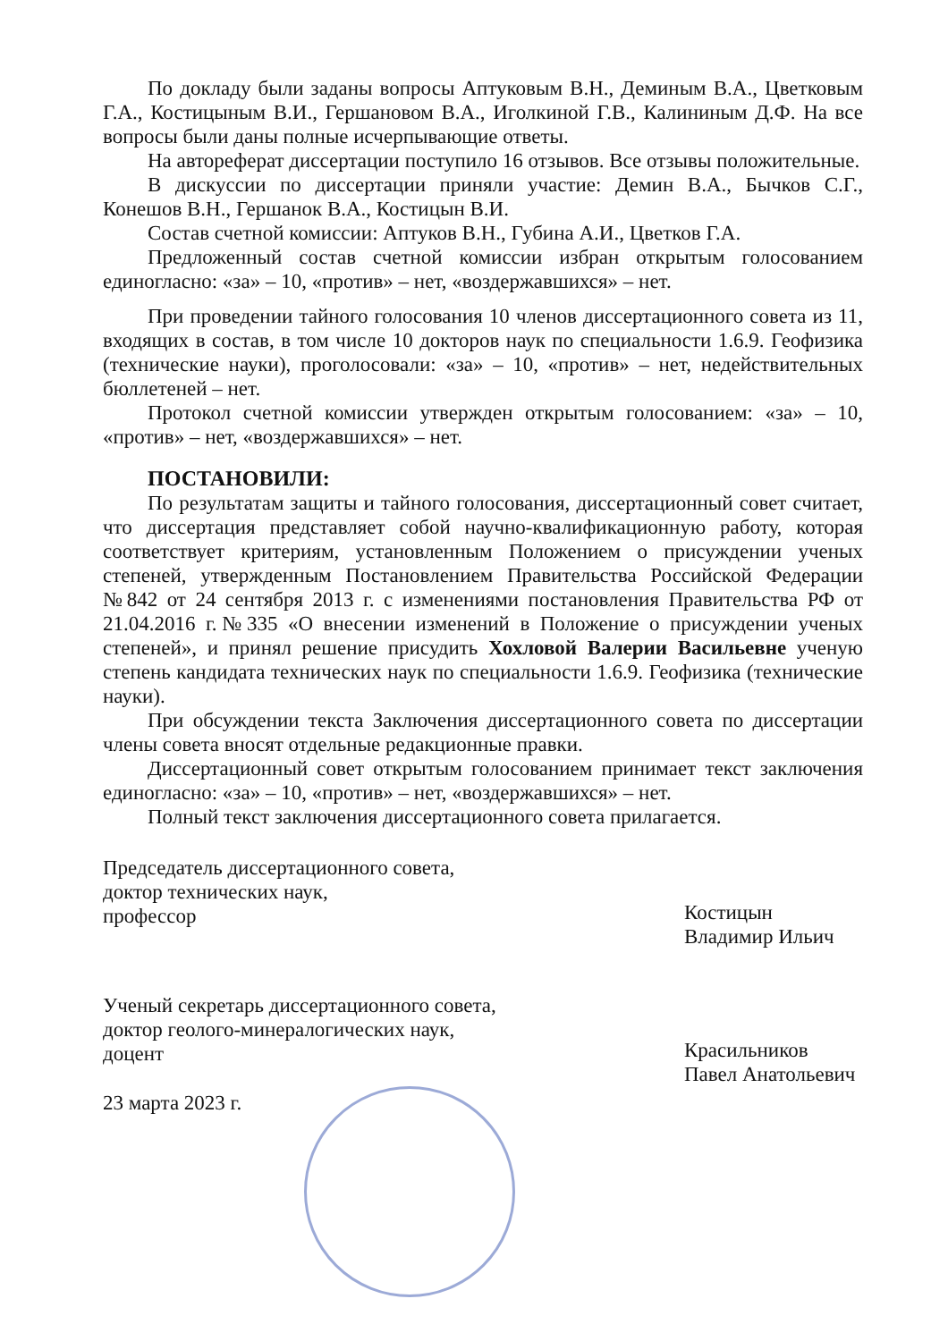По докладу были заданы вопросы Аптуковым В.Н., Деминым В.А., Цветковым Г.А., Костицыным В.И., Гершановом В.А., Иголкиной Г.В., Калининым Д.Ф. На все вопросы были даны полные исчерпывающие ответы.
На автореферат диссертации поступило 16 отзывов. Все отзывы положительные.
В дискуссии по диссертации приняли участие: Демин В.А., Бычков С.Г., Конешов В.Н., Гершанок В.А., Костицын В.И.
Состав счетной комиссии: Аптуков В.Н., Губина А.И., Цветков Г.А.
Предложенный состав счетной комиссии избран открытым голосованием единогласно: «за» – 10, «против» – нет, «воздержавшихся» – нет.
При проведении тайного голосования 10 членов диссертационного совета из 11, входящих в состав, в том числе 10 докторов наук по специальности 1.6.9. Геофизика (технические науки), проголосовали: «за» – 10, «против» – нет, недействительных бюллетеней – нет.
Протокол счетной комиссии утвержден открытым голосованием: «за» – 10, «против» – нет, «воздержавшихся» – нет.
ПОСТАНОВИЛИ:
По результатам защиты и тайного голосования, диссертационный совет считает, что диссертация представляет собой научно-квалификационную работу, которая соответствует критериям, установленным Положением о присуждении ученых степеней, утвержденным Постановлением Правительства Российской Федерации №842 от 24 сентября 2013 г. с изменениями постановления Правительства РФ от 21.04.2016 г.№335 «О внесении изменений в Положение о присуждении ученых степеней», и принял решение присудить Хохловой Валерии Васильевне ученую степень кандидата технических наук по специальности 1.6.9. Геофизика (технические науки).
При обсуждении текста Заключения диссертационного совета по диссертации члены совета вносят отдельные редакционные правки.
Диссертационный совет открытым голосованием принимает текст заключения единогласно: «за» – 10, «против» – нет, «воздержавшихся» – нет.
Полный текст заключения диссертационного совета прилагается.
Председатель диссертационного совета,
доктор технических наук,
профессор
Костицын
Владимир Ильич
Ученый секретарь диссертационного совета,
доктор геолого-минералогических наук,
доцент
Красильников
Павел Анатольевич
23 марта 2023 г.